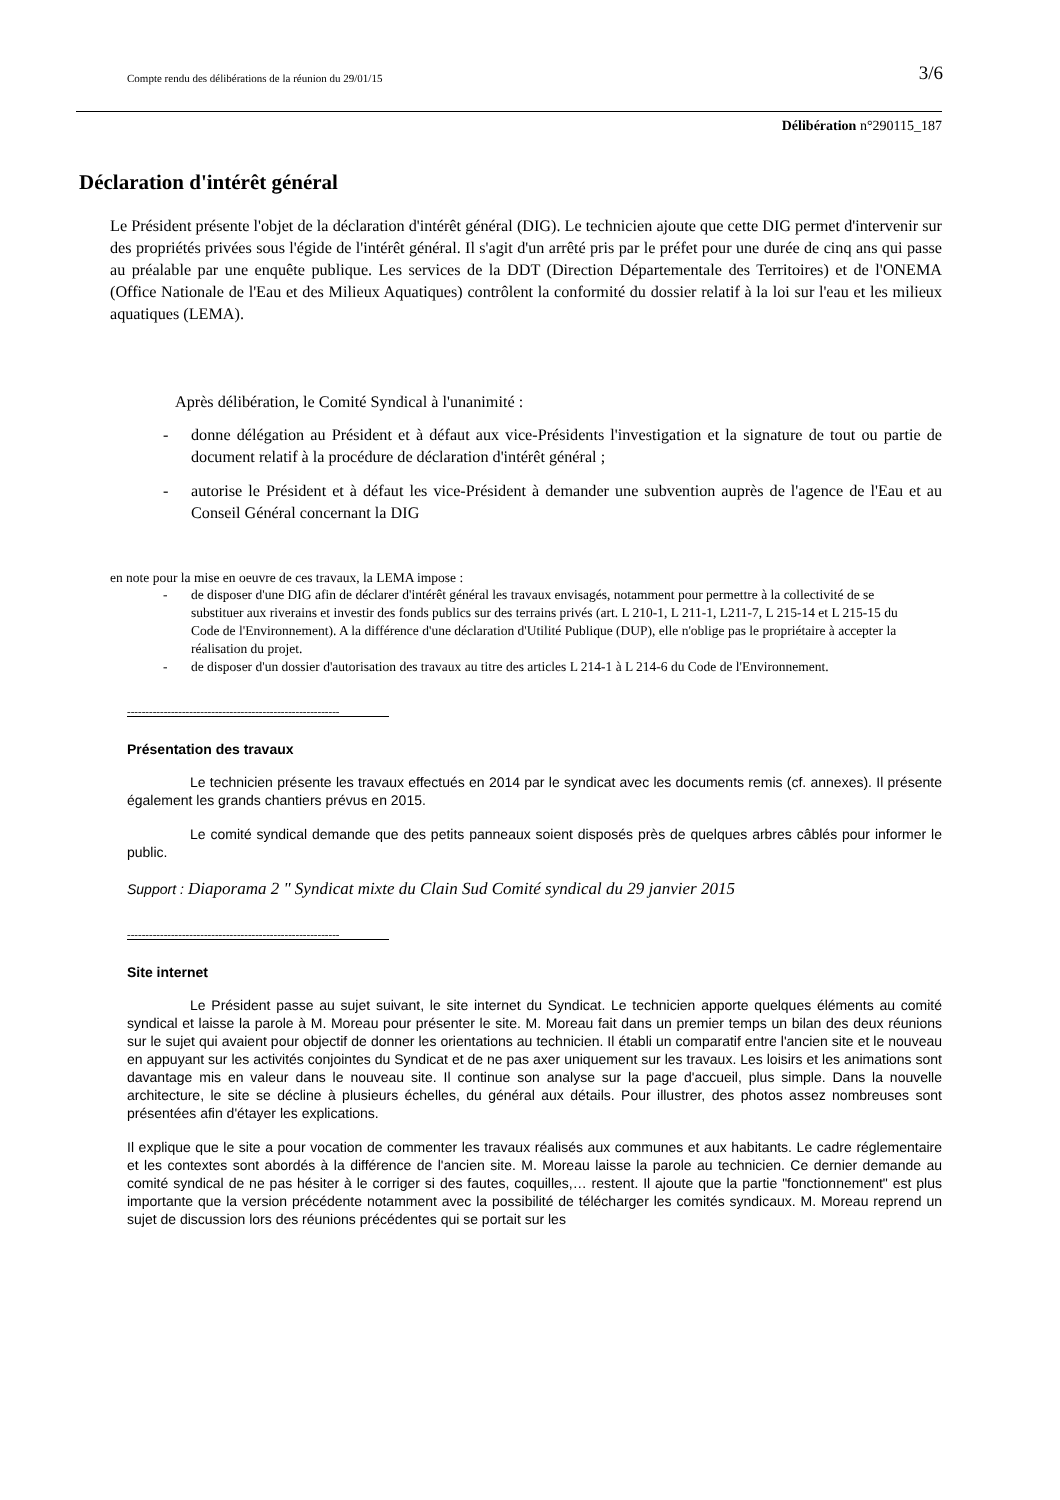Compte rendu des délibérations de la réunion du 29/01/15 3/6
Délibération n°290115_187
Déclaration d'intérêt général
Le Président présente l'objet de la déclaration d'intérêt général (DIG). Le technicien ajoute que cette DIG permet d'intervenir sur des propriétés privées sous l'égide de l'intérêt général. Il s'agit d'un arrêté pris par le préfet pour une durée de cinq ans qui passe au préalable par une enquête publique. Les services de la DDT (Direction Départementale des Territoires) et de l'ONEMA (Office Nationale de l'Eau et des Milieux Aquatiques) contrôlent la conformité du dossier relatif à la loi sur l'eau et les milieux aquatiques (LEMA).
Après délibération, le Comité Syndical à l'unanimité :
- donne délégation au Président et à défaut aux vice-Présidents l'investigation et la signature de tout ou partie de document relatif à la procédure de déclaration d'intérêt général ;
- autorise le Président et à défaut les vice-Président à demander une subvention auprès de l'agence de l'Eau et au Conseil Général concernant la DIG
en note pour la mise en oeuvre de ces travaux, la LEMA impose :
- de disposer d'une DIG afin de déclarer d'intérêt général les travaux envisagés, notamment pour permettre à la collectivité de se substituer aux riverains et investir des fonds publics sur des terrains privés (art. L 210-1, L 211-1, L211-7, L 215-14 et L 215-15 du Code de l'Environnement). A la différence d'une déclaration d'Utilité Publique (DUP), elle n'oblige pas le propriétaire à accepter la réalisation du projet.
- de disposer d'un dossier d'autorisation des travaux au titre des articles L 214-1 à L 214-6 du Code de l'Environnement.
----------------------------------------------------------
Présentation des travaux
Le technicien présente les travaux effectués en 2014 par le syndicat avec les documents remis (cf. annexes). Il présente également les grands chantiers prévus en 2015.
Le comité syndical demande que des petits panneaux soient disposés près de quelques arbres câblés pour informer le public.
Support : Diaporama 2 " Syndicat mixte du Clain Sud Comité syndical du 29 janvier 2015
----------------------------------------------------------
Site internet
Le Président passe au sujet suivant, le site internet du Syndicat. Le technicien apporte quelques éléments au comité syndical et laisse la parole à M. Moreau pour présenter le site. M. Moreau fait dans un premier temps un bilan des deux réunions sur le sujet qui avaient pour objectif de donner les orientations au technicien. Il établi un comparatif entre l'ancien site et le nouveau en appuyant sur les activités conjointes du Syndicat et de ne pas axer uniquement sur les travaux. Les loisirs et les animations sont davantage mis en valeur dans le nouveau site. Il continue son analyse sur la page d'accueil, plus simple. Dans la nouvelle architecture, le site se décline à plusieurs échelles, du général aux détails. Pour illustrer, des photos assez nombreuses sont présentées afin d'étayer les explications.
Il explique que le site a pour vocation de commenter les travaux réalisés aux communes et aux habitants. Le cadre réglementaire et les contextes sont abordés à la différence de l'ancien site. M. Moreau laisse la parole au technicien. Ce dernier demande au comité syndical de ne pas hésiter à le corriger si des fautes, coquilles,… restent. Il ajoute que la partie "fonctionnement" est plus importante que la version précédente notamment avec la possibilité de télécharger les comités syndicaux. M. Moreau reprend un sujet de discussion lors des réunions précédentes qui se portait sur les